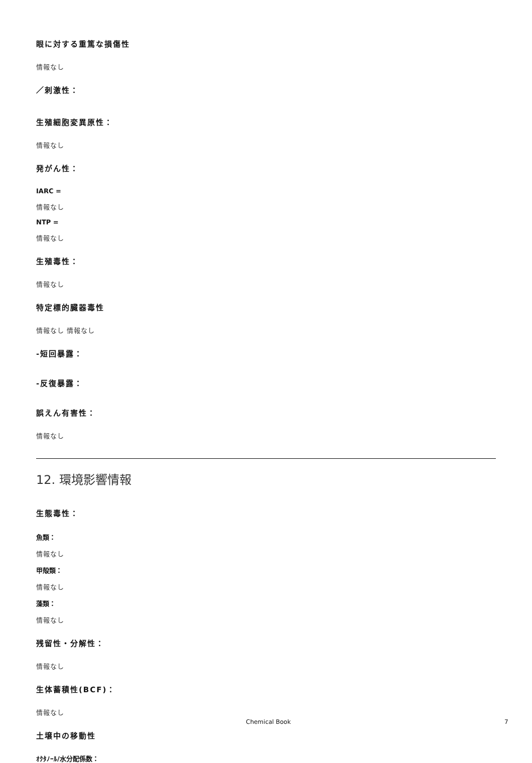眼に対する重篤な損傷性
情報なし
／刺激性：
生殖細胞変異原性：
情報なし
発がん性：
IARC =
情報なし
NTP =
情報なし
生殖毒性：
情報なし
特定標的臓器毒性
情報なし 情報なし
-短回暴露：
-反復暴露：
誤えん有害性：
情報なし
12. 環境影響情報
生態毒性：
魚類：
情報なし
甲殻類：
情報なし
藻類：
情報なし
残留性・分解性：
情報なし
生体蓄積性(BCF)：
情報なし
土壌中の移動性
ｵｸﾀﾉｰﾙ/水分配係数：
Chemical Book 7